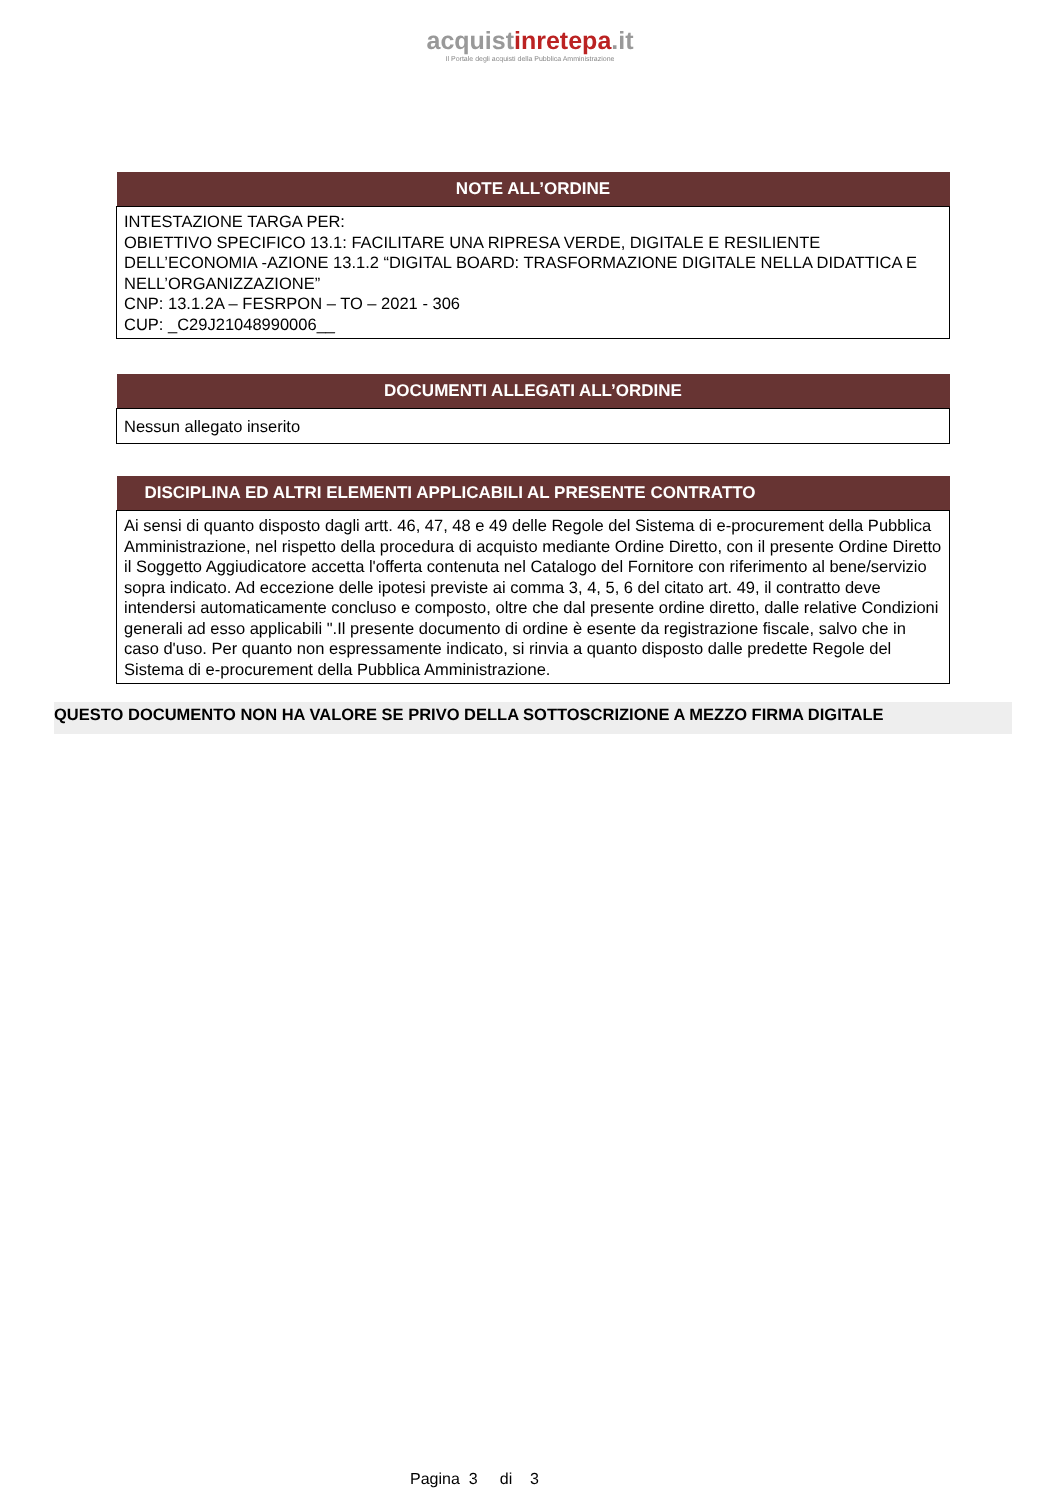acquistinrete pa.it
Il Portale degli acquisti della Pubblica Amministrazione
| NOTE ALL’ORDINE |
| --- |
| INTESTAZIONE TARGA PER: OBIETTIVO SPECIFICO 13.1: FACILITARE UNA RIPRESA VERDE, DIGITALE E RESILIENTE DELL’ECONOMIA -AZIONE 13.1.2 “DIGITAL BOARD: TRASFORMAZIONE DIGITALE NELLA DIDATTICA E NELL’ORGANIZZAZIONE” CNP: 13.1.2A – FESRPON – TO – 2021 - 306 CUP: _C29J21048990006__ |
| DOCUMENTI ALLEGATI ALL’ORDINE |
| --- |
| Nessun allegato inserito |
| DISCIPLINA ED ALTRI ELEMENTI APPLICABILI AL PRESENTE CONTRATTO |
| --- |
| Ai sensi di quanto disposto dagli artt. 46, 47, 48 e 49 delle Regole del Sistema di e-procurement della Pubblica Amministrazione, nel rispetto della procedura di acquisto mediante Ordine Diretto, con il presente Ordine Diretto il Soggetto Aggiudicatore accetta l'offerta contenuta nel Catalogo del Fornitore con riferimento al bene/servizio sopra indicato. Ad eccezione delle ipotesi previste ai comma 3, 4, 5, 6 del citato art. 49, il contratto deve intendersi automaticamente concluso e composto, oltre che dal presente ordine diretto, dalle relative Condizioni generali ad esso applicabili ".Il presente documento di ordine è esente da registrazione fiscale, salvo che in caso d'uso. Per quanto non espressamente indicato, si rinvia a quanto disposto dalle predette Regole del Sistema di e-procurement della Pubblica Amministrazione. |
QUESTO DOCUMENTO NON HA VALORE SE PRIVO DELLA SOTTOSCRIZIONE A MEZZO FIRMA DIGITALE
Pagina 3 di 3